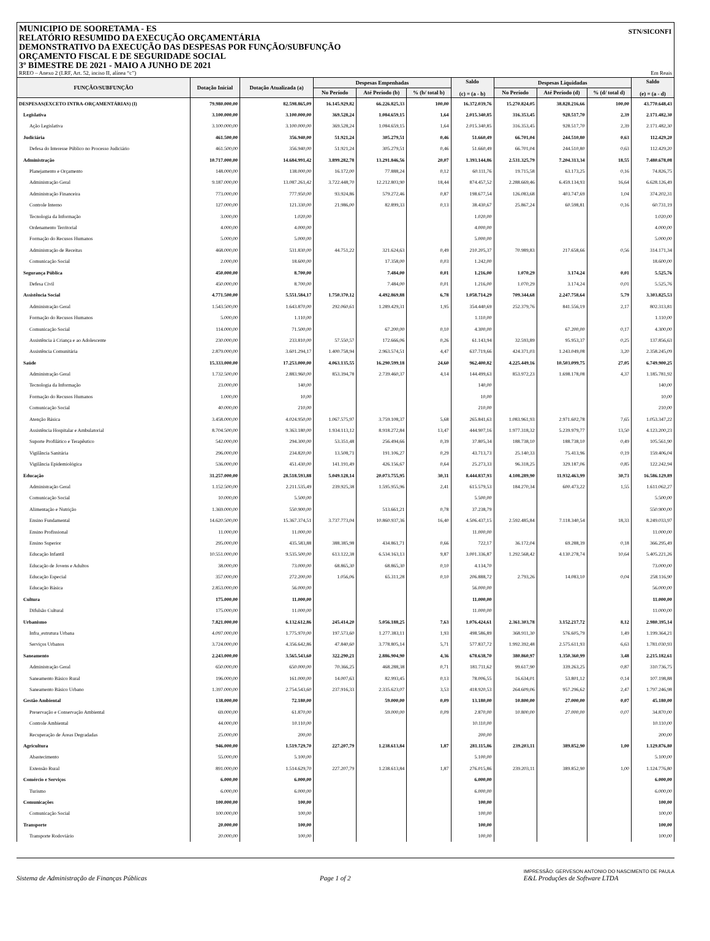STN/SICONFI MUNICIPIO DE SOORETAMA - ES
RELATÓRIO RESUMIDO DA EXECUÇÃO ORÇAMENTÁRIA
DEMONSTRATIVO DA EXECUÇÃO DAS DESPESAS POR FUNÇÃO/SUBFUNÇÃO
ORÇAMENTO FISCAL E DE SEGURIDADE SOCIAL
3º BIMESTRE DE 2021 - MAIO A JUNHO DE 2021
RREO – Anexo 2 (LRF, Art. 52, inciso II, alínea “c”) Em Reais
| FUNÇÃO/SUBFUNÇÃO | Dotação Inicial | Dotação Atualizada (a) | Despesas Empenhadas | | | Saldo (c) = (a - b) | Despesas Liquidadas | | | Saldo (e) = (a - d) |
| --- | --- | --- | --- | --- | --- | --- | --- | --- | --- | --- |
| | | | No Período | Até Período (b) | % (b/ total b) | | No Período | Até Período (d) | % (d/ total d) | |
| DESPESAS(EXCETO INTRA-ORÇAMENTÁRIAS) (I) | 79.980.000,00 | 82.598.865,09 | 16.145.929,82 | 66.226.825,33 | 100,00 | 16.372.039,76 | 15.270.824,05 | 38.828.216,66 | 100,00 | 43.770.648,43 |
| Legislativa | 3.100.000,00 | 3.100.000,00 | 369.528,24 | 1.084.659,15 | 1,64 | 2.015.340,85 | 316.353,45 | 928.517,70 | 2,39 | 2.171.482,30 |
| Ação Legislativa | 3.100.000,00 | 3.100.000,00 | 369.528,24 | 1.084.659,15 | 1,64 | 2.015.340,85 | 316.353,45 | 928.517,70 | 2,39 | 2.171.482,30 |
| Judiciária | 461.500,00 | 356.940,00 | 51.921,24 | 305.279,51 | 0,46 | 51.660,49 | 66.701,04 | 244.510,80 | 0,63 | 112.429,20 |
| Defesa do Interesse Público no Processo Judiciário | 461.500,00 | 356.940,00 | 51.921,24 | 305.279,51 | 0,46 | 51.660,49 | 66.701,04 | 244.510,80 | 0,63 | 112.429,20 |
| Administração | 10.717.000,00 | 14.684.991,42 | 3.899.282,78 | 13.291.846,56 | 20,07 | 1.393.144,86 | 2.531.325,79 | 7.204.313,34 | 18,55 | 7.480.678,08 |
| Planejamento e Orçamento | 148.000,00 | 138.000,00 | 16.172,00 | 77.888,24 | 0,12 | 60.111,76 | 19.715,58 | 63.173,25 | 0,16 | 74.826,75 |
| Administração Geral | 9.187.000,00 | 13.087.261,42 | 3.722.448,70 | 12.212.803,90 | 18,44 | 874.457,52 | 2.288.669,46 | 6.459.134,93 | 16,64 | 6.628.126,49 |
| Administração Financeira | 773.000,00 | 777.950,00 | 93.924,86 | 579.272,46 | 0,87 | 198.677,54 | 126.083,68 | 403.747,69 | 1,04 | 374.202,31 |
| Controle Interno | 127.000,00 | 121.330,00 | 21.986,00 | 82.899,33 | 0,13 | 38.430,67 | 25.867,24 | 60.598,81 | 0,16 | 60.731,19 |
| Tecnologia da Informação | 3.000,00 | 1.020,00 | | | | 1.020,00 | | | | 1.020,00 |
| Ordenamento Territorial | 4.000,00 | 4.000,00 | | | | 4.000,00 | | | | 4.000,00 |
| Formação do Recusos Humanos | 5.000,00 | 5.000,00 | | | | 5.000,00 | | | | 5.000,00 |
| Administração de Receitas | 468.000,00 | 531.830,00 | 44.751,22 | 321.624,63 | 0,49 | 210.205,37 | 70.989,83 | 217.658,66 | 0,56 | 314.171,34 |
| Comunicação Social | 2.000,00 | 18.600,00 | | 17.358,00 | 0,03 | 1.242,00 | | | | 18.600,00 |
| Segurança Pública | 450.000,00 | 8.700,00 | | 7.484,00 | 0,01 | 1.216,00 | 1.070,29 | 3.174,24 | 0,01 | 5.525,76 |
| Defesa Civil | 450.000,00 | 8.700,00 | | 7.484,00 | 0,01 | 1.216,00 | 1.070,29 | 3.174,24 | 0,01 | 5.525,76 |
| Assistência Social | 4.771.500,00 | 5.551.584,17 | 1.750.370,12 | 4.492.869,88 | 6,78 | 1.058.714,29 | 709.344,68 | 2.247.758,64 | 5,79 | 3.303.825,53 |
| Administração Geral | 1.543.500,00 | 1.643.870,00 | 292.060,61 | 1.289.429,31 | 1,95 | 354.440,69 | 252.379,76 | 841.556,19 | 2,17 | 802.313,81 |
| Formação do Recusos Humanos | 5.000,00 | 1.110,00 | | | | 1.110,00 | | | | 1.110,00 |
| Comunicação Social | 114.000,00 | 71.500,00 | | 67.200,00 | 0,10 | 4.300,00 | | 67.200,00 | 0,17 | 4.300,00 |
| Assistência à Criança e ao Adolescente | 230.000,00 | 233.810,00 | 57.550,57 | 172.666,06 | 0,26 | 61.143,94 | 32.593,89 | 95.953,37 | 0,25 | 137.856,63 |
| Assistência Comunitária | 2.879.000,00 | 3.601.294,17 | 1.400.758,94 | 2.963.574,51 | 4,47 | 637.719,66 | 424.371,03 | 1.243.049,08 | 3,20 | 2.358.245,09 |
| Saúde | 15.333.000,00 | 17.253.000,00 | 4.063.135,55 | 16.290.599,18 | 24,60 | 962.400,82 | 4.225.449,16 | 10.503.099,75 | 27,05 | 6.749.900,25 |
| Administração Geral | 1.732.500,00 | 2.883.960,00 | 853.394,78 | 2.739.460,37 | 4,14 | 144.499,63 | 853.972,23 | 1.698.178,08 | 4,37 | 1.185.781,92 |
| Tecnologia da Informação | 23.000,00 | 140,00 | | | | 140,00 | | | | 140,00 |
| Formação do Recusos Humanos | 1.000,00 | 10,00 | | | | 10,00 | | | | 10,00 |
| Comunicação Social | 40.000,00 | 210,00 | | | | 210,00 | | | | 210,00 |
| Atenção Básica | 3.458.000,00 | 4.024.950,00 | 1.067.575,97 | 3.759.108,37 | 5,68 | 265.841,63 | 1.083.961,93 | 2.971.602,78 | 7,65 | 1.053.347,22 |
| Assistência Hospitalar e Ambulatorial | 8.704.500,00 | 9.363.180,00 | 1.934.113,12 | 8.918.272,84 | 13,47 | 444.907,16 | 1.977.318,32 | 5.239.979,77 | 13,50 | 4.123.200,23 |
| Suporte Profilático e Terapêutico | 542.000,00 | 294.300,00 | 53.351,48 | 256.494,66 | 0,39 | 37.805,34 | 188.738,10 | 188.738,10 | 0,49 | 105.561,90 |
| Vigilância Sanitária | 296.000,00 | 234.820,00 | 13.508,71 | 191.106,27 | 0,29 | 43.713,73 | 25.140,33 | 75.413,96 | 0,19 | 159.406,04 |
| Vigilância Epidemiológica | 536.000,00 | 451.430,00 | 141.191,49 | 426.156,67 | 0,64 | 25.273,33 | 96.318,25 | 329.187,06 | 0,85 | 122.242,94 |
| Educação | 31.257.000,00 | 28.518.593,88 | 5.049.128,14 | 20.073.755,95 | 30,31 | 8.444.837,93 | 4.108.289,90 | 11.932.463,99 | 30,73 | 16.586.129,89 |
| Administração Geral | 1.152.500,00 | 2.211.535,49 | 239.925,38 | 1.595.955,96 | 2,41 | 615.579,53 | 184.270,34 | 600.473,22 | 1,55 | 1.611.062,27 |
| Comunicação Social | 10.000,00 | 5.500,00 | | | | 5.500,00 | | | | 5.500,00 |
| Alimentação e Nutrição | 1.369.000,00 | 550.900,00 | | 513.661,21 | 0,78 | 37.238,79 | | | | 550.900,00 |
| Ensino Fundamental | 14.620.500,00 | 15.367.374,51 | 3.737.773,04 | 10.860.937,36 | 16,40 | 4.506.437,15 | 2.592.485,84 | 7.118.340,54 | 18,33 | 8.249.033,97 |
| Ensino Profissional | 11.000,00 | 11.000,00 | | | | 11.000,00 | | | | 11.000,00 |
| Ensino Superior | 295.000,00 | 435.583,88 | 388.385,98 | 434.861,71 | 0,66 | 722,17 | 36.172,04 | 69.288,39 | 0,18 | 366.295,49 |
| Educação Infantil | 10.551.000,00 | 9.535.500,00 | 613.122,38 | 6.534.163,13 | 9,87 | 3.001.336,87 | 1.292.568,42 | 4.130.278,74 | 10,64 | 5.405.221,26 |
| Educação de Jovens e Adultos | 38.000,00 | 73.000,00 | 68.865,30 | 68.865,30 | 0,10 | 4.134,70 | | | | 73.000,00 |
| Educação Especial | 357.000,00 | 272.200,00 | 1.056,06 | 65.311,28 | 0,10 | 206.888,72 | 2.793,26 | 14.083,10 | 0,04 | 258.116,90 |
| Educação Básica | 2.853.000,00 | 56.000,00 | | | | 56.000,00 | | | | 56.000,00 |
| Cultura | 175.000,00 | 11.000,00 | | | | 11.000,00 | | | | 11.000,00 |
| Difulsão Cultural | 175.000,00 | 11.000,00 | | | | 11.000,00 | | | | 11.000,00 |
| Urbanismo | 7.821.000,00 | 6.132.612,86 | 245.414,20 | 5.056.188,25 | 7,63 | 1.076.424,61 | 2.361.303,78 | 3.152.217,72 | 8,12 | 2.980.395,14 |
| Infra_estrutura Urbana | 4.097.000,00 | 1.775.970,00 | 197.573,60 | 1.277.383,11 | 1,93 | 498.586,89 | 368.911,30 | 576.605,79 | 1,49 | 1.199.364,21 |
| Serviços Urbanos | 3.724.000,00 | 4.356.642,86 | 47.840,60 | 3.778.805,14 | 5,71 | 577.837,72 | 1.992.392,48 | 2.575.611,93 | 6,63 | 1.781.030,93 |
| Saneamento | 2.243.000,00 | 3.565.543,60 | 322.290,21 | 2.886.904,90 | 4,36 | 678.638,70 | 380.860,97 | 1.350.360,99 | 3,48 | 2.215.182,61 |
| Administração Geral | 650.000,00 | 650.000,00 | 70.366,25 | 468.288,38 | 0,71 | 181.711,62 | 99.617,90 | 339.263,25 | 0,87 | 310.736,75 |
| Saneamento Básico Rural | 196.000,00 | 161.000,00 | 14.007,63 | 82.993,45 | 0,13 | 78.006,55 | 16.634,01 | 53.801,12 | 0,14 | 107.198,88 |
| Saneamento Básico Urbano | 1.397.000,00 | 2.754.543,60 | 237.916,33 | 2.335.623,07 | 3,53 | 418.920,53 | 264.609,06 | 957.296,62 | 2,47 | 1.797.246,98 |
| Gestão Ambiental | 138.000,00 | 72.180,00 | | 59.000,00 | 0,09 | 13.180,00 | 10.800,00 | 27.000,00 | 0,07 | 45.180,00 |
| Preservação e Conservação Ambiental | 69.000,00 | 61.870,00 | | 59.000,00 | 0,09 | 2.870,00 | 10.800,00 | 27.000,00 | 0,07 | 34.870,00 |
| Controle Ambiental | 44.000,00 | 10.110,00 | | | | 10.110,00 | | | | 10.110,00 |
| Recuperação de Áreas Degradadas | 25.000,00 | 200,00 | | | | 200,00 | | | | 200,00 |
| Agricultura | 946.000,00 | 1.519.729,70 | 227.207,79 | 1.238.613,84 | 1,87 | 281.115,86 | 239.203,11 | 389.852,90 | 1,00 | 1.129.876,80 |
| Abastecimento | 55.000,00 | 5.100,00 | | | | 5.100,00 | | | | 5.100,00 |
| Extensão Rural | 891.000,00 | 1.514.629,70 | 227.207,79 | 1.238.613,84 | 1,87 | 276.015,86 | 239.203,11 | 389.852,90 | 1,00 | 1.124.776,80 |
| Comércio e Serviços | 6.000,00 | 6.000,00 | | | | 6.000,00 | | | | 6.000,00 |
| Turismo | 6.000,00 | 6.000,00 | | | | 6.000,00 | | | | 6.000,00 |
| Comunicações | 100.000,00 | 100,00 | | | | 100,00 | | | | 100,00 |
| Comunicação Social | 100.000,00 | 100,00 | | | | 100,00 | | | | 100,00 |
| Transporte | 20.000,00 | 100,00 | | | | 100,00 | | | | 100,00 |
| Transporte Rodoviário | 20.000,00 | 100,00 | | | | 100,00 | | | | 100,00 |
Sistema de Administração de Finanças Públicas Page 1 of 2 IMPRESSÃO: GERVESON ANTONIO DO NASCIMENTO DE PAULA
E&L Produções de Software LTDA